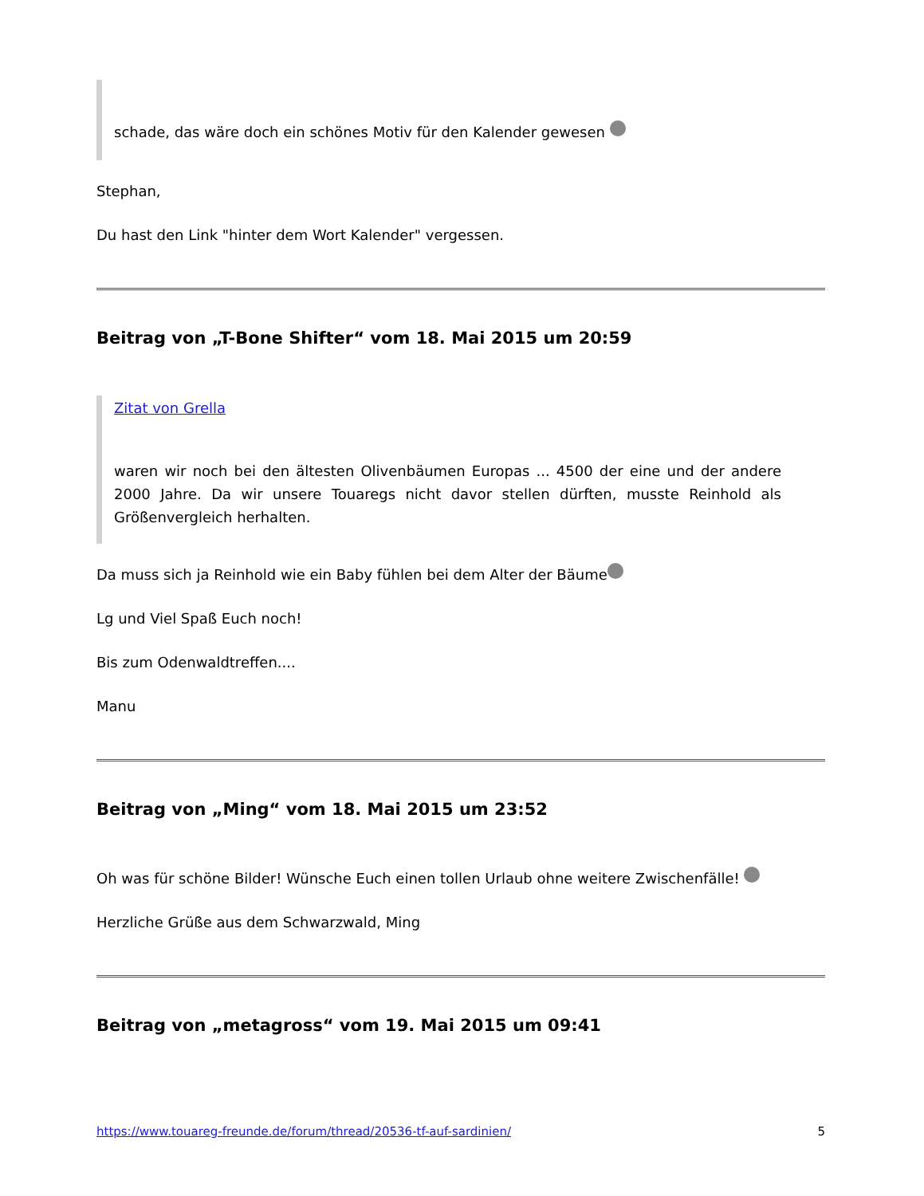schade, das wäre doch ein schönes Motiv für den Kalender gewesen
Stephan,
Du hast den Link "hinter dem Wort Kalender" vergessen.
Beitrag von „T-Bone Shifter“ vom 18. Mai 2015 um 20:59
Zitat von Grella
waren wir noch bei den ältesten Olivenbäumen Europas ... 4500 der eine und der andere 2000 Jahre. Da wir unsere Touaregs nicht davor stellen dürften, musste Reinhold als Größenvergleich herhalten.
Da muss sich ja Reinhold wie ein Baby fühlen bei dem Alter der Bäume
Lg und Viel Spaß Euch noch!
Bis zum Odenwaldtreffen....
Manu
Beitrag von „Ming“ vom 18. Mai 2015 um 23:52
Oh was für schöne Bilder! Wünsche Euch einen tollen Urlaub ohne weitere Zwischenfälle!
Herzliche Grüße aus dem Schwarzwald, Ming
Beitrag von „metagross“ vom 19. Mai 2015 um 09:41
https://www.touareg-freunde.de/forum/thread/20536-tf-auf-sardinien/ 5